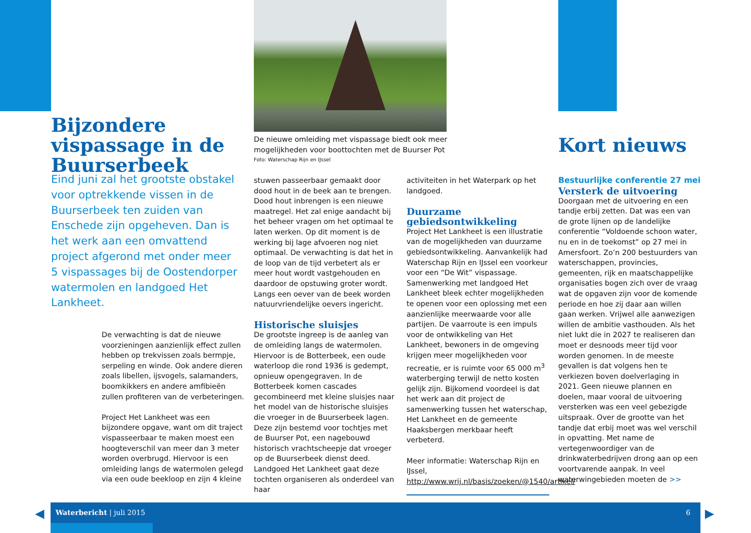Bijzondere vispassage in de Buurserbeek
De nieuwe omleiding met vispassage biedt ook meer mogelijkheden voor boottochten met de Buurser Pot
Foto: Waterschap Rijn en IJssel
Kort nieuws
Eind juni zal het grootste obstakel voor optrekkende vissen in de Buurserbeek ten zuiden van Enschede zijn opgeheven. Dan is het werk aan een omvattend project afgerond met onder meer 5 vispassages bij de Oostendorper watermolen en landgoed Het Lankheet.
De verwachting is dat de nieuwe voorzieningen aanzienlijk effect zullen hebben op trekvissen zoals bermpje, serpeling en winde. Ook andere dieren zoals libellen, ijsvogels, salamanders, boomkikkers en andere amfibieën zullen profiteren van de verbeteringen.
Project Het Lankheet was een bijzondere opgave, want om dit traject vispasseerbaar te maken moest een hoogteverschil van meer dan 3 meter worden overbrugd. Hiervoor is een omleiding langs de watermolen gelegd via een oude beekloop en zijn 4 kleine
stuwen passeerbaar gemaakt door dood hout in de beek aan te brengen. Dood hout inbrengen is een nieuwe maatregel. Het zal enige aandacht bij het beheer vragen om het optimaal te laten werken. Op dit moment is de werking bij lage afvoeren nog niet optimaal. De verwachting is dat het in de loop van de tijd verbetert als er meer hout wordt vastgehouden en daardoor de opstuwing groter wordt. Langs een oever van de beek worden natuurvriendelijke oevers ingericht.
Historische sluisjes
De grootste ingreep is de aanleg van de omleiding langs de watermolen. Hiervoor is de Botterbeek, een oude waterloop die rond 1936 is gedempt, opnieuw opengegraven. In de Botterbeek komen cascades gecombineerd met kleine sluisjes naar het model van de historische sluisjes die vroeger in de Buurserbeek lagen. Deze zijn bestemd voor tochtjes met de Buurser Pot, een nagebouwd historisch vrachtscheepje dat vroeger op de Buurserbeek dienst deed. Landgoed Het Lankheet gaat deze tochten organiseren als onderdeel van haar
activiteiten in het Waterpark op het landgoed.
Duurzame gebiedsontwikkeling
Project Het Lankheet is een illustratie van de mogelijkheden van duurzame gebiedsontwikkeling. Aanvankelijk had Waterschap Rijn en IJssel een voorkeur voor een “De Wit” vispassage. Samenwerking met landgoed Het Lankheet bleek echter mogelijkheden te openen voor een oplossing met een aanzienlijke meerwaarde voor alle partijen. De vaarroute is een impuls voor de ontwikkeling van Het Lankheet, bewoners in de omgeving krijgen meer mogelijkheden voor recreatie, er is ruimte voor 65 000 m<sup>3</sup> waterberging terwijl de netto kosten gelijk zijn. Bijkomend voordeel is dat het werk aan dit project de samenwerking tussen het waterschap, Het Lankheet en de gemeente Haaksbergen merkbaar heeft verbeterd.
Meer informatie: Waterschap Rijn en IJssel, http://www.wrij.nl/basis/zoeken/@1540/artikel/
Bestuurlijke conferentie 27 mei
Versterk de uitvoering
Doorgaan met de uitvoering en een tandje erbij zetten. Dat was een van de grote lijnen op de landelijke conferentie “Voldoende schoon water, nu en in de toekomst” op 27 mei in Amersfoort. Zo’n 200 bestuurders van waterschappen, provincies, gemeenten, rijk en maatschappelijke organisaties bogen zich over de vraag wat de opgaven zijn voor de komende periode en hoe zij daar aan willen gaan werken. Vrijwel alle aanwezigen willen de ambitie vasthouden. Als het niet lukt die in 2027 te realiseren dan moet er desnoods meer tijd voor worden genomen. In de meeste gevallen is dat volgens hen te verkiezen boven doelverlaging in 2021. Geen nieuwe plannen en doelen, maar vooral de uitvoering versterken was een veel gebezigde uitspraak. Over de grootte van het tandje dat erbij moet was wel verschil in opvatting. Met name de vertegenwoordiger van de drinkwaterbedrijven drong aan op een voortvarende aanpak. In veel waterwingebieden moeten de >>
Waterbericht | juli 2015 6
◀ ▶